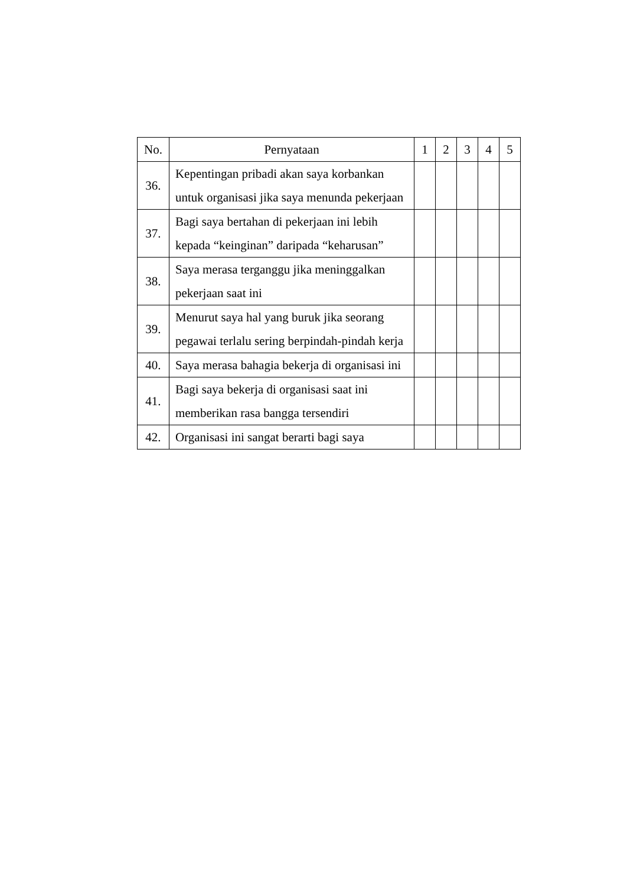| No. | Pernyataan | 1 | 2 | 3 | 4 | 5 |
| --- | --- | --- | --- | --- | --- | --- |
| 36. | Kepentingan pribadi akan saya korbankan untuk organisasi jika saya menunda pekerjaan | | | | | |
| 37. | Bagi saya bertahan di pekerjaan ini lebih kepada “keinginan” daripada “keharusan” | | | | | |
| 38. | Saya merasa terganggu jika meninggalkan pekerjaan saat ini | | | | | |
| 39. | Menurut saya hal yang buruk jika seorang pegawai terlalu sering berpindah-pindah kerja | | | | | |
| 40. | Saya merasa bahagia bekerja di organisasi ini | | | | | |
| 41. | Bagi saya bekerja di organisasi saat ini memberikan rasa bangga tersendiri | | | | | |
| 42. | Organisasi ini sangat berarti bagi saya | | | | | |